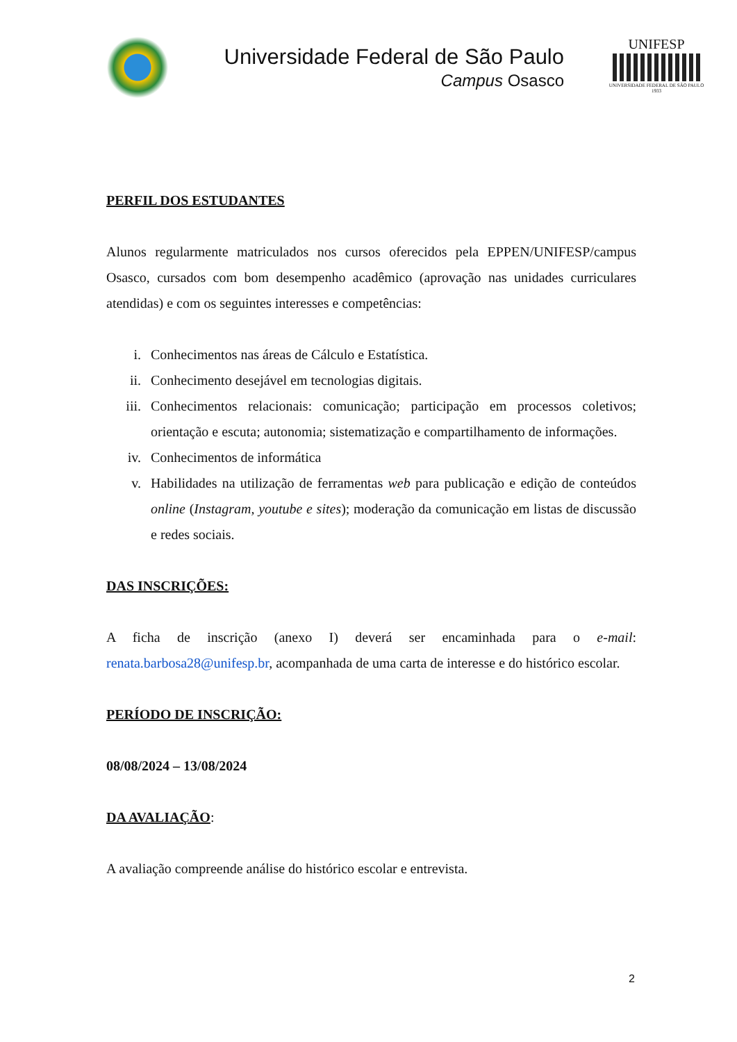Universidade Federal de São Paulo
Campus Osasco
UNIFESP
UNIVERSIDADE FEDERAL DE SÃO PAULO
1933
PERFIL DOS ESTUDANTES
Alunos regularmente matriculados nos cursos oferecidos pela EPPEN/UNIFESP/campus Osasco, cursados com bom desempenho acadêmico (aprovação nas unidades curriculares atendidas) e com os seguintes interesses e competências:
i. Conhecimentos nas áreas de Cálculo e Estatística.
ii. Conhecimento desejável em tecnologias digitais.
iii. Conhecimentos relacionais: comunicação; participação em processos coletivos; orientação e escuta; autonomia; sistematização e compartilhamento de informações.
iv. Conhecimentos de informática
v. Habilidades na utilização de ferramentas web para publicação e edição de conteúdos online (Instagram, youtube e sites); moderação da comunicação em listas de discussão e redes sociais.
DAS INSCRIÇÕES:
A ficha de inscrição (anexo I) deverá ser encaminhada para o e-mail: renata.barbosa28@unifesp.br, acompanhada de uma carta de interesse e do histórico escolar.
PERÍODO DE INSCRIÇÃO:
08/08/2024 – 13/08/2024
DA AVALIAÇÃO:
A avaliação compreende análise do histórico escolar e entrevista.
2